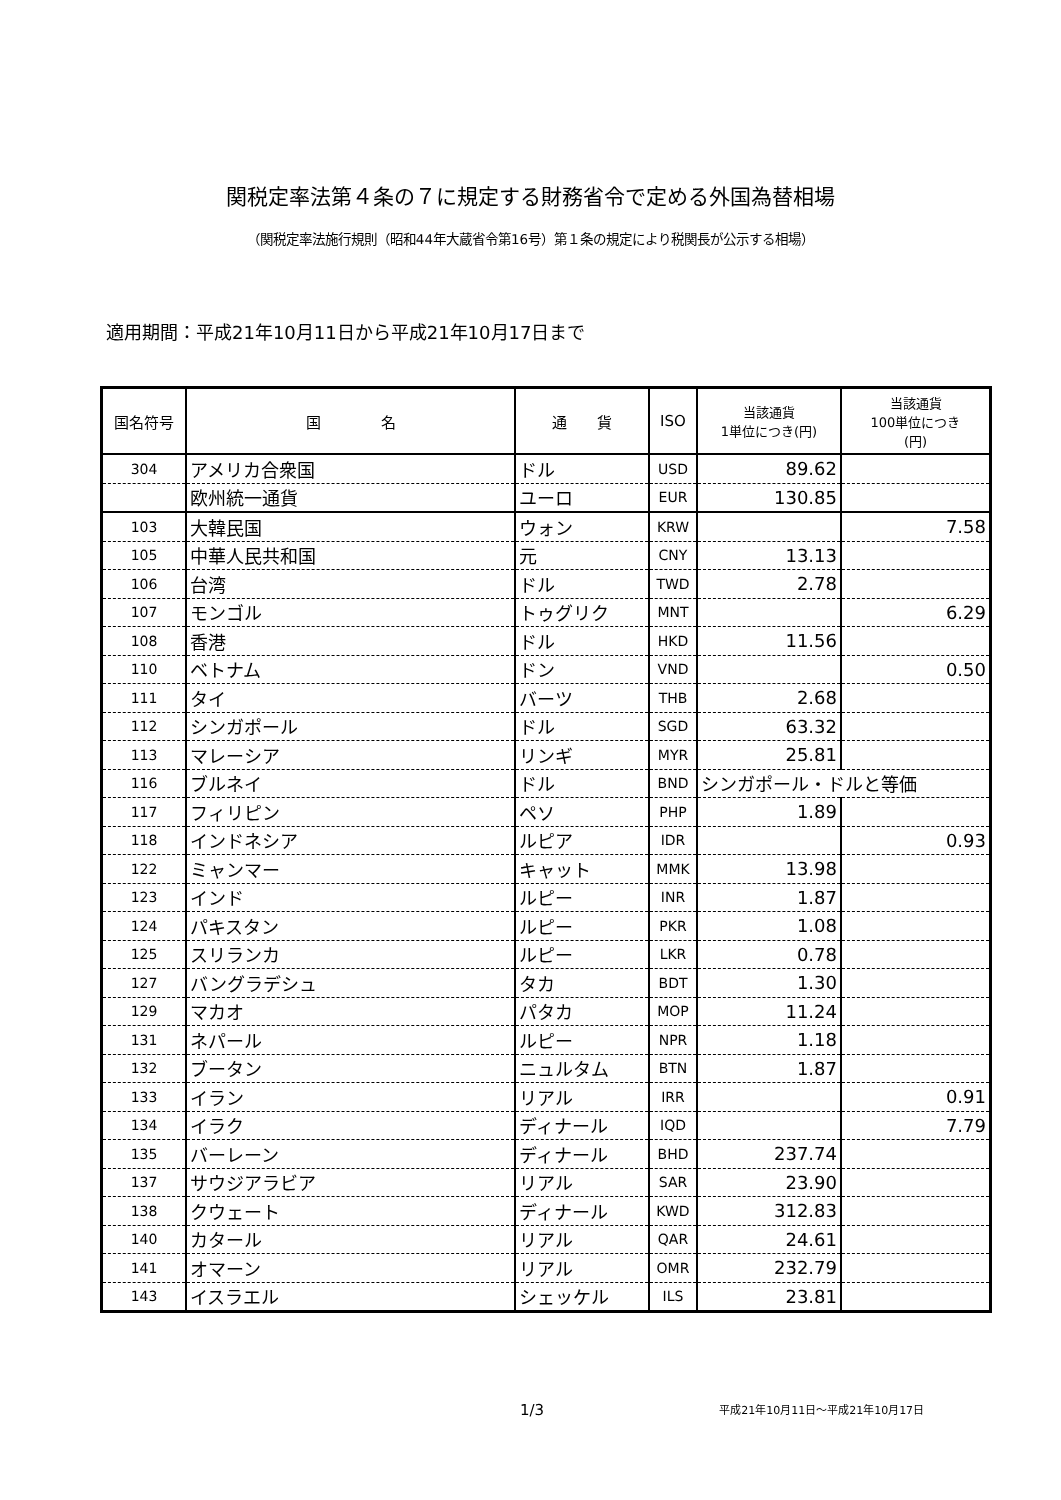関税定率法第４条の７に規定する財務省令で定める外国為替相場
（関税定率法施行規則（昭和44年大蔵省令第16号）第１条の規定により税関長が公示する相場）
適用期間：平成21年10月11日から平成21年10月17日まで
| 国名符号 | 国 名 | 通 貨 | ISO | 当該通貨 1単位につき(円) | 当該通貨 100単位につき (円) |
| --- | --- | --- | --- | --- | --- |
| 304 | アメリカ合衆国 | ドル | USD | 89.62 | |
| | 欧州統一通貨 | ユーロ | EUR | 130.85 | |
| 103 | 大韓民国 | ウォン | KRW | | 7.58 |
| 105 | 中華人民共和国 | 元 | CNY | 13.13 | |
| 106 | 台湾 | ドル | TWD | 2.78 | |
| 107 | モンゴル | トゥグリク | MNT | | 6.29 |
| 108 | 香港 | ドル | HKD | 11.56 | |
| 110 | ベトナム | ドン | VND | | 0.50 |
| 111 | タイ | バーツ | THB | 2.68 | |
| 112 | シンガポール | ドル | SGD | 63.32 | |
| 113 | マレーシア | リンギ | MYR | 25.81 | |
| 116 | ブルネイ | ドル | BND | シンガポール・ドルと等価 | |
| 117 | フィリピン | ペソ | PHP | 1.89 | |
| 118 | インドネシア | ルピア | IDR | | 0.93 |
| 122 | ミャンマー | キャット | MMK | 13.98 | |
| 123 | インド | ルピー | INR | 1.87 | |
| 124 | パキスタン | ルピー | PKR | 1.08 | |
| 125 | スリランカ | ルピー | LKR | 0.78 | |
| 127 | バングラデシュ | タカ | BDT | 1.30 | |
| 129 | マカオ | パタカ | MOP | 11.24 | |
| 131 | ネパール | ルピー | NPR | 1.18 | |
| 132 | ブータン | ニュルタム | BTN | 1.87 | |
| 133 | イラン | リアル | IRR | | 0.91 |
| 134 | イラク | ディナール | IQD | | 7.79 |
| 135 | バーレーン | ディナール | BHD | 237.74 | |
| 137 | サウジアラビア | リアル | SAR | 23.90 | |
| 138 | クウェート | ディナール | KWD | 312.83 | |
| 140 | カタール | リアル | QAR | 24.61 | |
| 141 | オマーン | リアル | OMR | 232.79 | |
| 143 | イスラエル | シェッケル | ILS | 23.81 | |
1/3 平成21年10月11日～平成21年10月17日